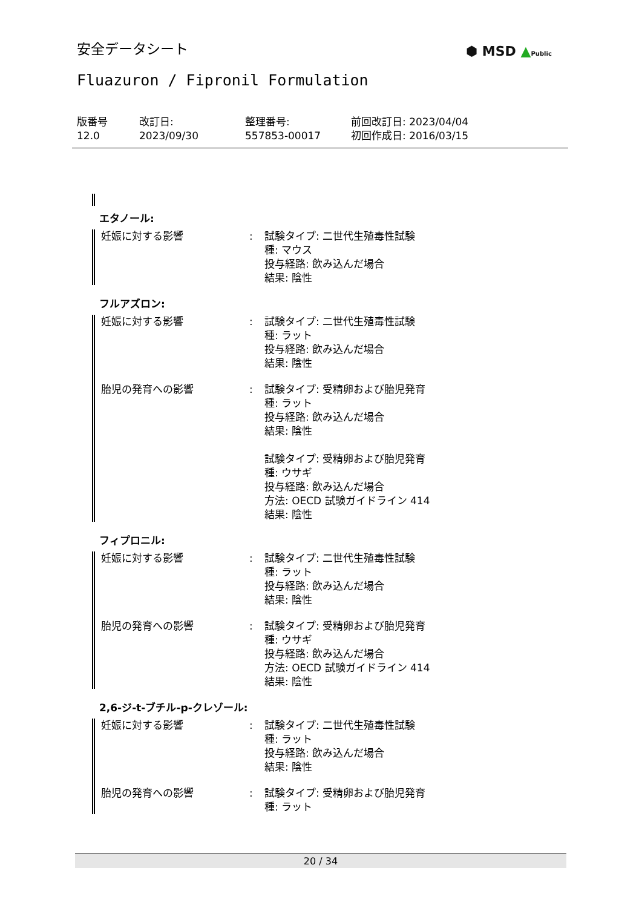安全データシート ⬢ MSD ▲Public
Fluazuron / Fipronil Formulation
版番号
12.0
改訂日:
2023/09/30
整理番号:
557853-00017
前回改訂日: 2023/04/04
初回作成日: 2016/03/15
エタノール:
妊娠に対する影響 : 試験タイプ: 二世代生殖毒性試験
種: マウス
投与経路: 飲み込んだ場合
結果: 陰性
フルアズロン:
妊娠に対する影響 : 試験タイプ: 二世代生殖毒性試験
種: ラット
投与経路: 飲み込んだ場合
結果: 陰性
胎児の発育への影響 : 試験タイプ: 受精卵および胎児発育
種: ラット
投与経路: 飲み込んだ場合
結果: 陰性
試験タイプ: 受精卵および胎児発育
種: ウサギ
投与経路: 飲み込んだ場合
方法: OECD 試験ガイドライン 414
結果: 陰性
フィプロニル:
妊娠に対する影響 : 試験タイプ: 二世代生殖毒性試験
種: ラット
投与経路: 飲み込んだ場合
結果: 陰性
胎児の発育への影響 : 試験タイプ: 受精卵および胎児発育
種: ウサギ
投与経路: 飲み込んだ場合
方法: OECD 試験ガイドライン 414
結果: 陰性
2,6-ジ-t-ブチル-p-クレゾール:
妊娠に対する影響 : 試験タイプ: 二世代生殖毒性試験
種: ラット
投与経路: 飲み込んだ場合
結果: 陰性
胎児の発育への影響 : 試験タイプ: 受精卵および胎児発育
種: ラット
20 / 34